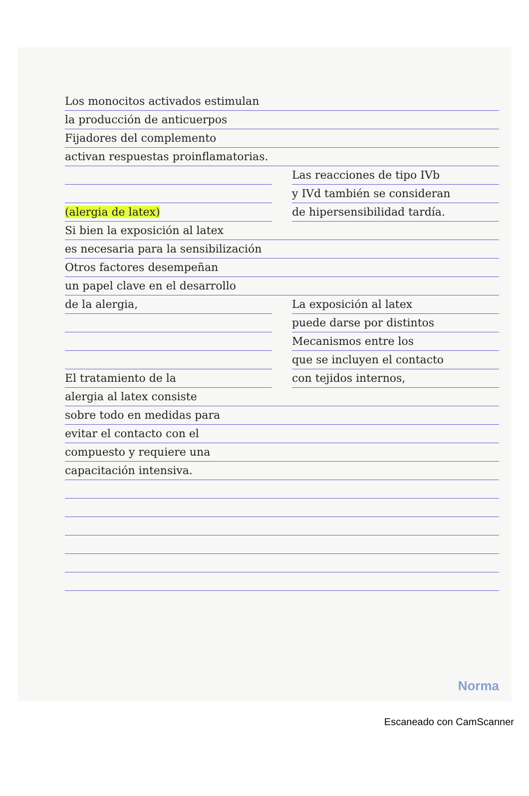Los monocitos activados estimulan
la producción de anticuerpos
Fijadores del complemento
activan respuestas proinflamatorias.
(alergia de latex) Las reacciones de tipo IVb
y IVd también se consideran
de hipersensibilidad tardía.
Si bien la exposición al latex
es necesaria para la sensibilización
Otros factores desempeñan
un papel clave en el desarrollo
de la alergia,
El tratamiento de la
La exposición al latex
puede darse por distintos
Mecanismos entre los
que se incluyen el contacto
con tejidos internos,
alergia al latex consiste
sobre todo en medidas para
evitar el contacto con el
compuesto y requiere una
capacitación intensiva.
Norma
Escaneado con CamScanner